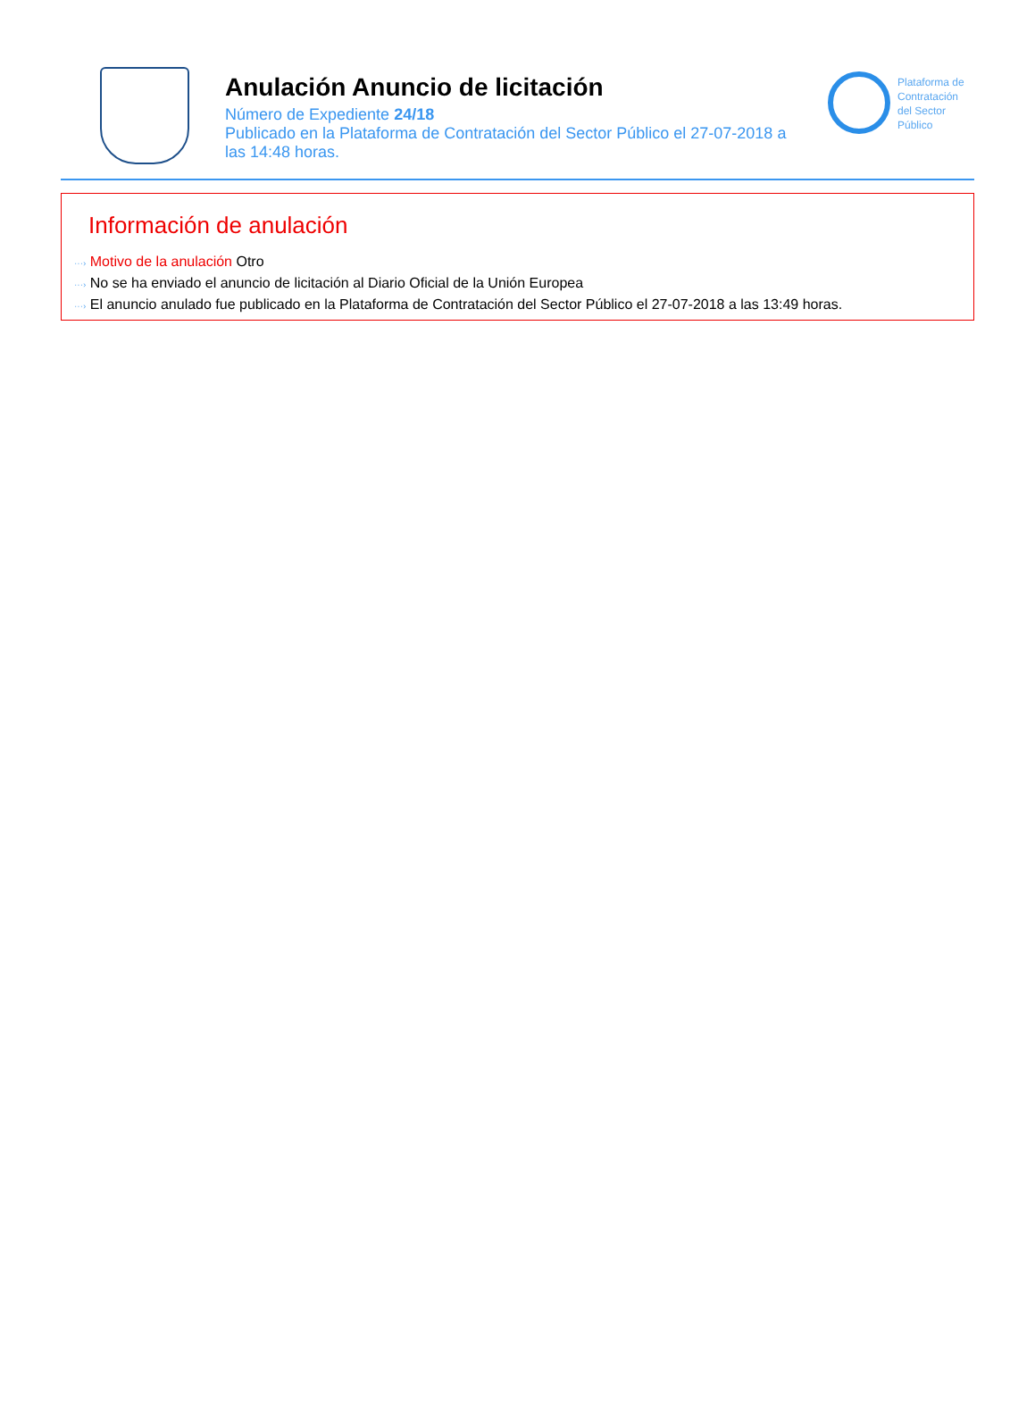Anulación Anuncio de licitación
Número de Expediente 24/18
Publicado en la Plataforma de Contratación del Sector Público el 27-07-2018 a las 14:48 horas.
Plataforma de
Contratación
del Sector
Público
Información de anulación
···› Motivo de la anulación Otro
···› No se ha enviado el anuncio de licitación al Diario Oficial de la Unión Europea
···› El anuncio anulado fue publicado en la Plataforma de Contratación del Sector Público el 27-07-2018 a las 13:49 horas.